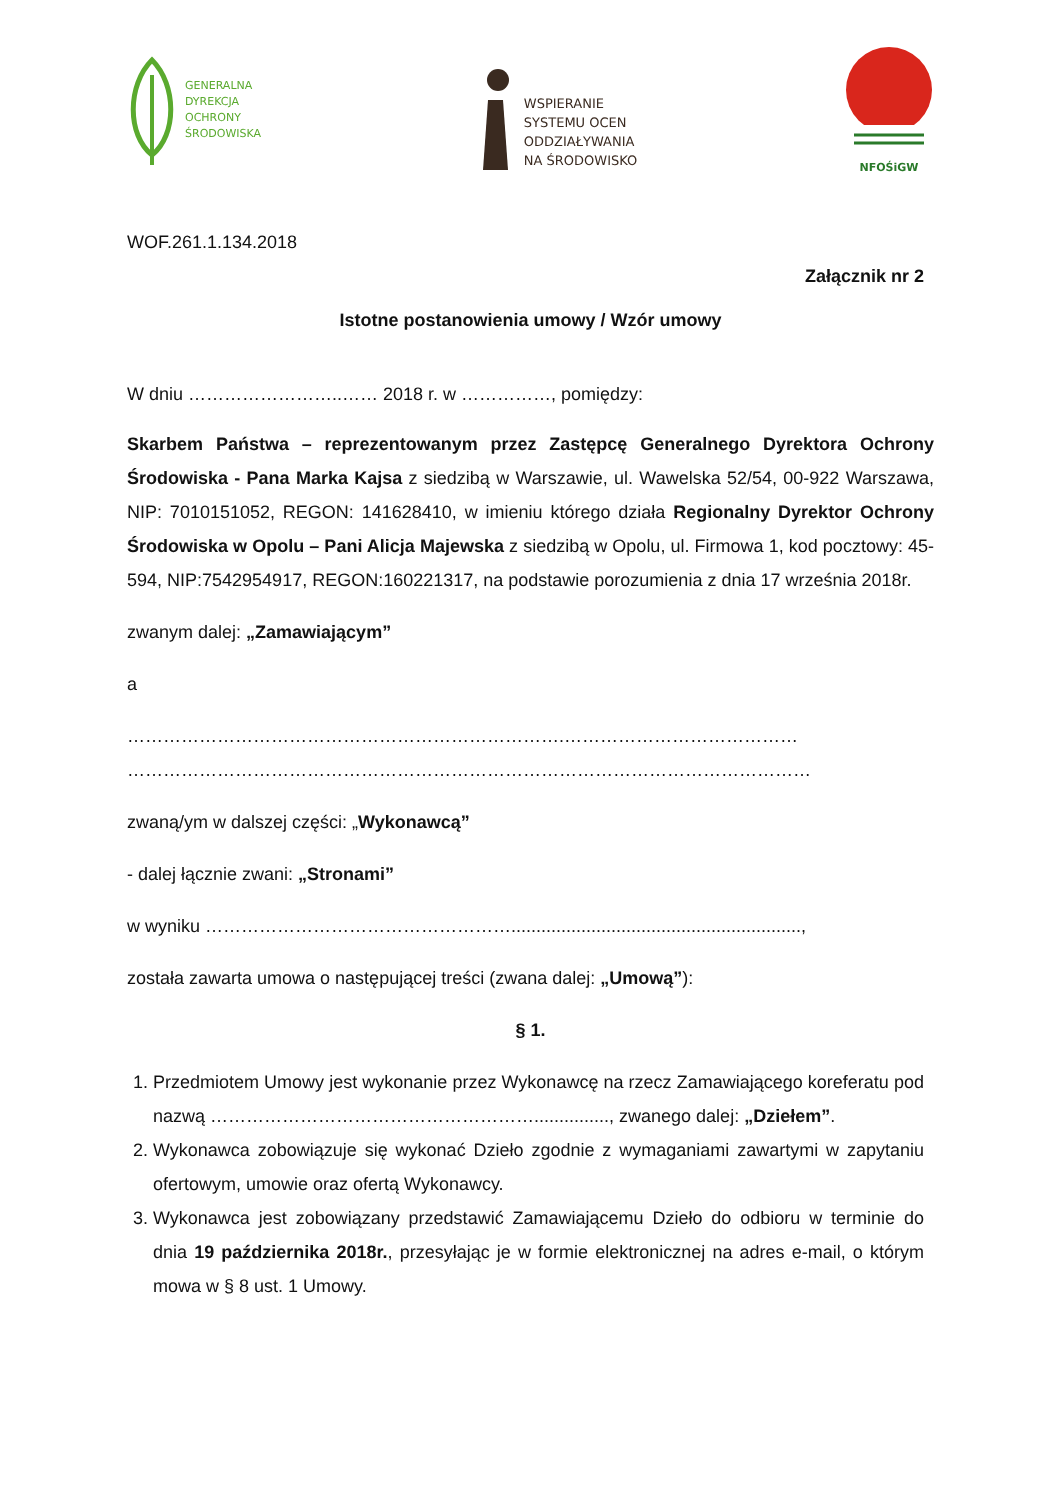GENERALNA
DYREKCJA
OCHRONY
ŚRODOWISKA
WSPIERANIE
SYSTEMU OCEN
ODDZIAŁYWANIA
NA ŚRODOWISKO
NFOŚiGW
WOF.261.1.134.2018
Załącznik nr 2
Istotne postanowienia umowy / Wzór umowy
W dniu ……………………..…… 2018 r. w ……………, pomiędzy:
Skarbem Państwa – reprezentowanym przez Zastępcę Generalnego Dyrektora Ochrony Środowiska - Pana Marka Kajsa z siedzibą w Warszawie, ul. Wawelska 52/54, 00-922 Warszawa, NIP: 7010151052, REGON: 141628410, w imieniu którego działa Regionalny Dyrektor Ochrony Środowiska w Opolu – Pani Alicja Majewska z siedzibą w Opolu, ul. Firmowa 1, kod pocztowy: 45-594, NIP:7542954917, REGON:160221317, na podstawie porozumienia z dnia 17 września 2018r.
zwanym dalej: „Zamawiającym”
a
……………………………………………………………….…………………………………
……………………………………………………………………………………………………
zwaną/ym w dalszej części: „Wykonawcą”
- dalej łącznie zwani: „Stronami”
w wyniku ……………………………………………..........................................................,
została zawarta umowa o następującej treści (zwana dalej: „Umową”):
§ 1.
1. Przedmiotem Umowy jest wykonanie przez Wykonawcę na rzecz Zamawiającego koreferatu pod nazwą ………………………………………………..............., zwanego dalej: „Dziełem”.
2. Wykonawca zobowiązuje się wykonać Dzieło zgodnie z wymaganiami zawartymi w zapytaniu ofertowym, umowie oraz ofertą Wykonawcy.
3. Wykonawca jest zobowiązany przedstawić Zamawiającemu Dzieło do odbioru w terminie do dnia 19 października 2018r., przesyłając je w formie elektronicznej na adres e-mail, o którym mowa w § 8 ust. 1 Umowy.